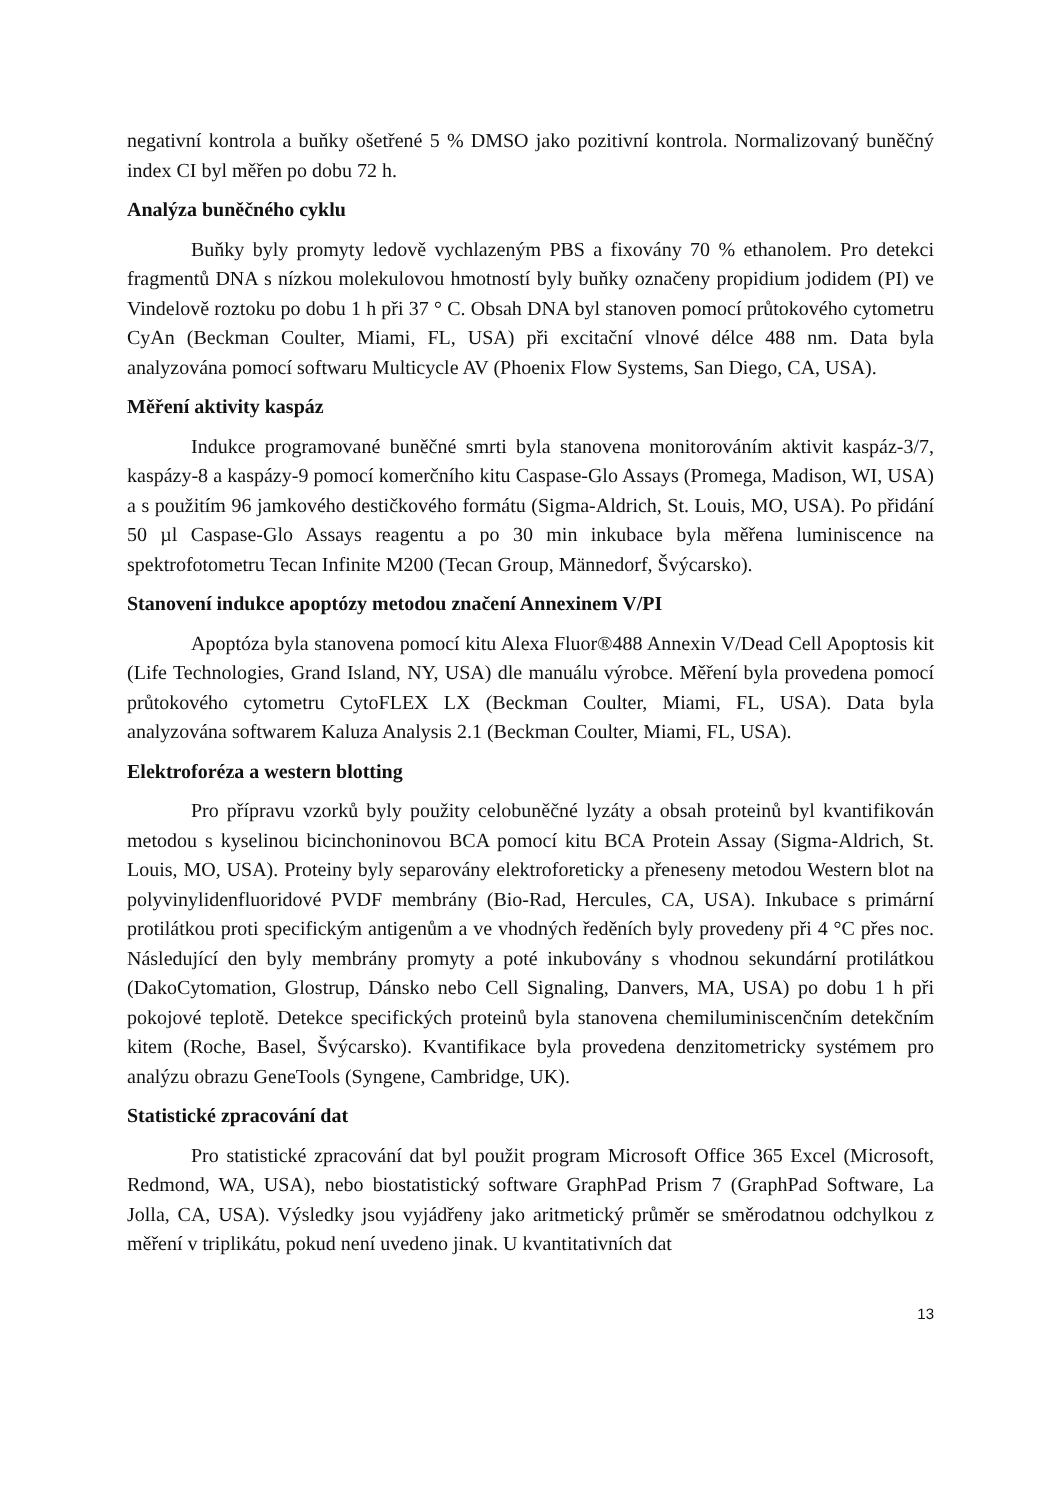negativní kontrola a buňky ošetřené 5 % DMSO jako pozitivní kontrola. Normalizovaný buněčný index CI byl měřen po dobu 72 h.
Analýza buněčného cyklu
Buňky byly promyty ledově vychlazeným PBS a fixovány 70 % ethanolem. Pro detekci fragmentů DNA s nízkou molekulovou hmotností byly buňky označeny propidium jodidem (PI) ve Vindelově roztoku po dobu 1 h při 37 ° C. Obsah DNA byl stanoven pomocí průtokového cytometru CyAn (Beckman Coulter, Miami, FL, USA) při excitační vlnové délce 488 nm. Data byla analyzována pomocí softwaru Multicycle AV (Phoenix Flow Systems, San Diego, CA, USA).
Měření aktivity kaspáz
Indukce programované buněčné smrti byla stanovena monitorováním aktivit kaspáz-3/7, kaspázy-8 a kaspázy-9 pomocí komerčního kitu Caspase-Glo Assays (Promega, Madison, WI, USA) a s použitím 96 jamkového destičkového formátu (Sigma-Aldrich, St. Louis, MO, USA). Po přidání 50 µl Caspase-Glo Assays reagentu a po 30 min inkubace byla měřena luminiscence na spektrofotometru Tecan Infinite M200 (Tecan Group, Männedorf, Švýcarsko).
Stanovení indukce apoptózy metodou značení Annexinem V/PI
Apoptóza byla stanovena pomocí kitu Alexa Fluor®488 Annexin V/Dead Cell Apoptosis kit (Life Technologies, Grand Island, NY, USA) dle manuálu výrobce. Měření byla provedena pomocí průtokového cytometru CytoFLEX LX (Beckman Coulter, Miami, FL, USA). Data byla analyzována softwarem Kaluza Analysis 2.1 (Beckman Coulter, Miami, FL, USA).
Elektroforéza a western blotting
Pro přípravu vzorků byly použity celobuněčné lyzáty a obsah proteinů byl kvantifikován metodou s kyselinou bicinchoninovou BCA pomocí kitu BCA Protein Assay (Sigma-Aldrich, St. Louis, MO, USA). Proteiny byly separovány elektroforeticky a přeneseny metodou Western blot na polyvinylidenfluoridové PVDF membrány (Bio-Rad, Hercules, CA, USA). Inkubace s primární protilátkou proti specifickým antigenům a ve vhodných ředěních byly provedeny při 4 °C přes noc. Následující den byly membrány promyty a poté inkubovány s vhodnou sekundární protilátkou (DakoCytomation, Glostrup, Dánsko nebo Cell Signaling, Danvers, MA, USA) po dobu 1 h při pokojové teplotě. Detekce specifických proteinů byla stanovena chemiluminiscenčním detekčním kitem (Roche, Basel, Švýcarsko). Kvantifikace byla provedena denzitometricky systémem pro analýzu obrazu GeneTools (Syngene, Cambridge, UK).
Statistické zpracování dat
Pro statistické zpracování dat byl použit program Microsoft Office 365 Excel (Microsoft, Redmond, WA, USA), nebo biostatistický software GraphPad Prism 7 (GraphPad Software, La Jolla, CA, USA). Výsledky jsou vyjádřeny jako aritmetický průměr se směrodatnou odchylkou z měření v triplikátu, pokud není uvedeno jinak. U kvantitativních dat
13